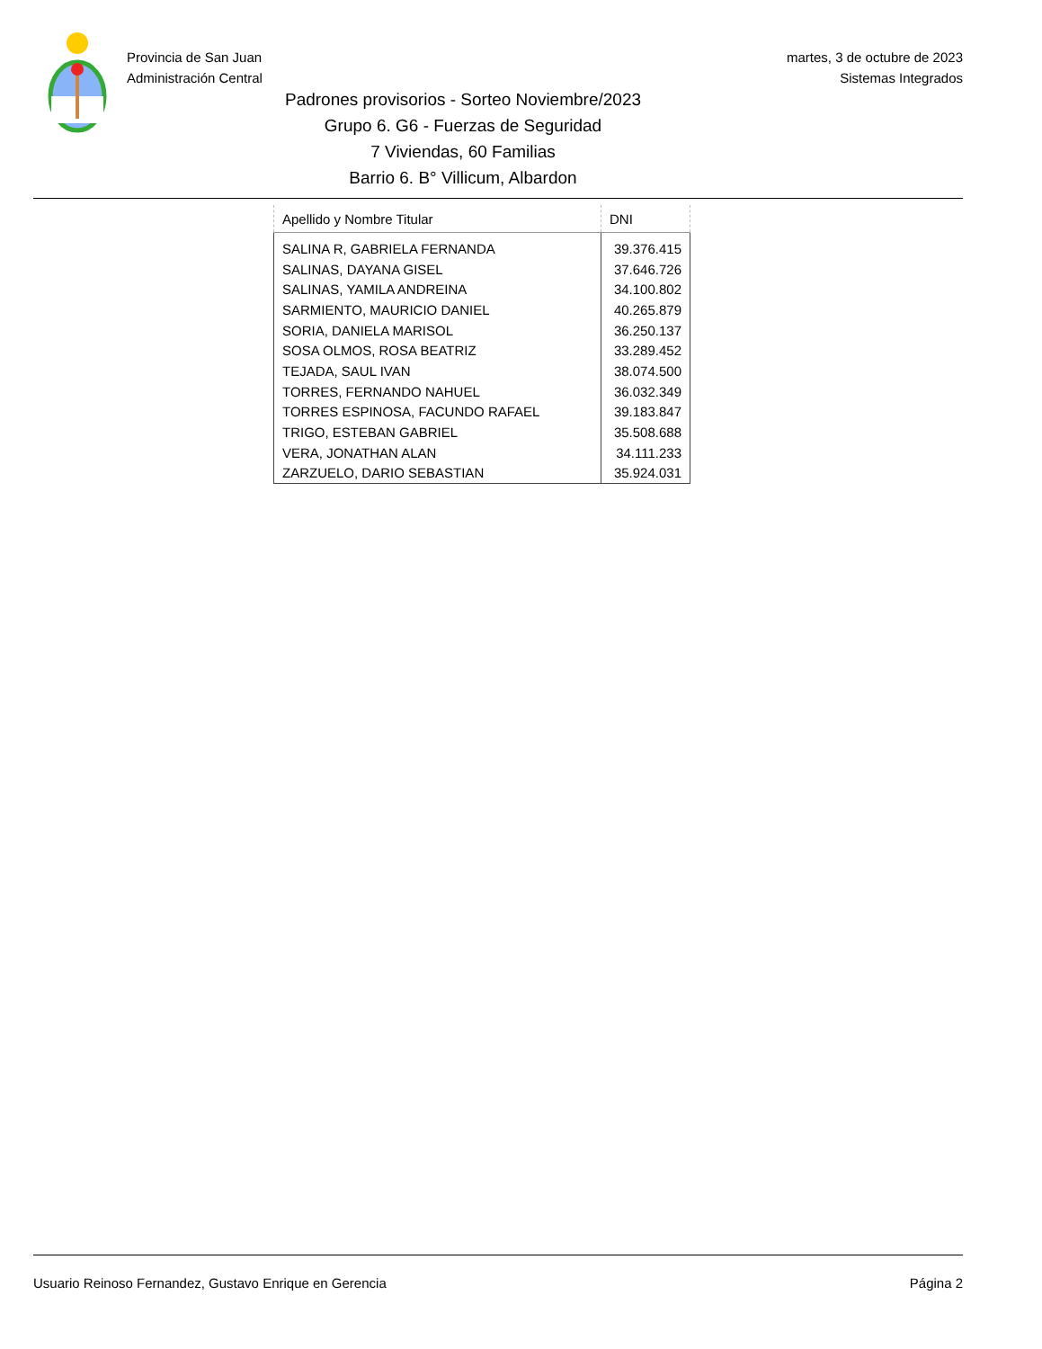Provincia de San Juan
Administración Central
martes, 3 de octubre de 2023
Sistemas Integrados
Padrones provisorios - Sorteo Noviembre/2023
Grupo 6. G6 - Fuerzas de Seguridad
7 Viviendas, 60 Familias
Barrio 6. B° Villicum, Albardon
| Apellido y Nombre Titular | DNI |
| --- | --- |
| SALINA R, GABRIELA FERNANDA | 39.376.415 |
| SALINAS, DAYANA GISEL | 37.646.726 |
| SALINAS, YAMILA ANDREINA | 34.100.802 |
| SARMIENTO, MAURICIO DANIEL | 40.265.879 |
| SORIA, DANIELA MARISOL | 36.250.137 |
| SOSA OLMOS, ROSA BEATRIZ | 33.289.452 |
| TEJADA, SAUL IVAN | 38.074.500 |
| TORRES, FERNANDO NAHUEL | 36.032.349 |
| TORRES ESPINOSA, FACUNDO RAFAEL | 39.183.847 |
| TRIGO, ESTEBAN GABRIEL | 35.508.688 |
| VERA, JONATHAN ALAN | 34.111.233 |
| ZARZUELO, DARIO SEBASTIAN | 35.924.031 |
Usuario Reinoso Fernandez, Gustavo Enrique en Gerencia Página 2